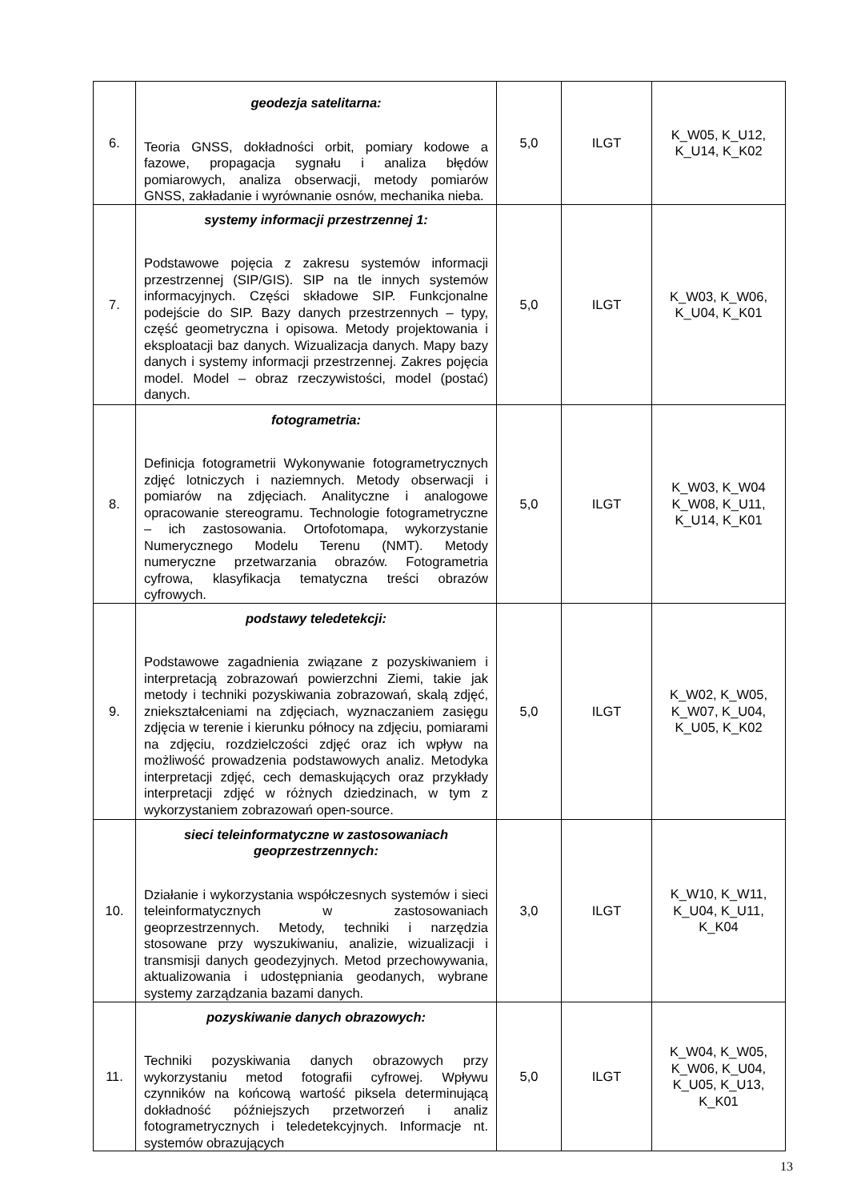| 6. | geodezja satelitarna: Teoria GNSS, dokładności orbit, pomiary kodowe a fazowe, propagacja sygnału i analiza błędów pomiarowych, analiza obserwacji, metody pomiarów GNSS, zakładanie i wyrównanie osnów, mechanika nieba. | 5,0 | ILGT | K_W05, K_U12, K_U14, K_K02 |
| 7. | systemy informacji przestrzennej 1: Podstawowe pojęcia z zakresu systemów informacji przestrzennej (SIP/GIS). SIP na tle innych systemów informacyjnych. Części składowe SIP. Funkcjonalne podejście do SIP. Bazy danych przestrzennych – typy, część geometryczna i opisowa. Metody projektowania i eksploatacji baz danych. Wizualizacja danych. Mapy bazy danych i systemy informacji przestrzennej. Zakres pojęcia model. Model – obraz rzeczywistości, model (postać) danych. | 5,0 | ILGT | K_W03, K_W06, K_U04, K_K01 |
| 8. | fotogrametria: Definicja fotogrametrii Wykonywanie fotogrametrycznych zdjęć lotniczych i naziemnych. Metody obserwacji i pomiarów na zdjęciach. Analityczne i analogowe opracowanie stereogramu. Technologie fotogrametryczne – ich zastosowania. Ortofotomapa, wykorzystanie Numerycznego Modelu Terenu (NMT). Metody numeryczne przetwarzania obrazów. Fotogrametria cyfrowa, klasyfikacja tematyczna treści obrazów cyfrowych. | 5,0 | ILGT | K_W03, K_W04 K_W08, K_U11, K_U14, K_K01 |
| 9. | podstawy teledetekcji: Podstawowe zagadnienia związane z pozyskiwaniem i interpretacją zobrazowań powierzchni Ziemi, takie jak metody i techniki pozyskiwania zobrazowań, skalą zdjęć, zniekształceniami na zdjęciach, wyznaczaniem zasięgu zdjęcia w terenie i kierunku północy na zdjęciu, pomiarami na zdjęciu, rozdzielczości zdjęć oraz ich wpływ na możliwość prowadzenia podstawowych analiz. Metodyka interpretacji zdjęć, cech demaskujących oraz przykłady interpretacji zdjęć w różnych dziedzinach, w tym z wykorzystaniem zobrazowań open-source. | 5,0 | ILGT | K_W02, K_W05, K_W07, K_U04, K_U05, K_K02 |
| 10. | sieci teleinformatyczne w zastosowaniach geoprzestrzennych: Działanie i wykorzystania współczesnych systemów i sieci teleinformatycznych w zastosowaniach geoprzestrzennych. Metody, techniki i narzędzia stosowane przy wyszukiwaniu, analizie, wizualizacji i transmisji danych geodezyjnych. Metod przechowywania, aktualizowania i udostępniania geodanych, wybrane systemy zarządzania bazami danych. | 3,0 | ILGT | K_W10, K_W11, K_U04, K_U11, K_K04 |
| 11. | pozyskiwanie danych obrazowych: Techniki pozyskiwania danych obrazowych przy wykorzystaniu metod fotografii cyfrowej. Wpływu czynników na końcową wartość piksela determinującą dokładność późniejszych przetworzeń i analiz fotogrametrycznych i teledetekcyjnych. Informacje nt. systemów obrazujących | 5,0 | ILGT | K_W04, K_W05, K_W06, K_U04, K_U05, K_U13, K_K01 |
13